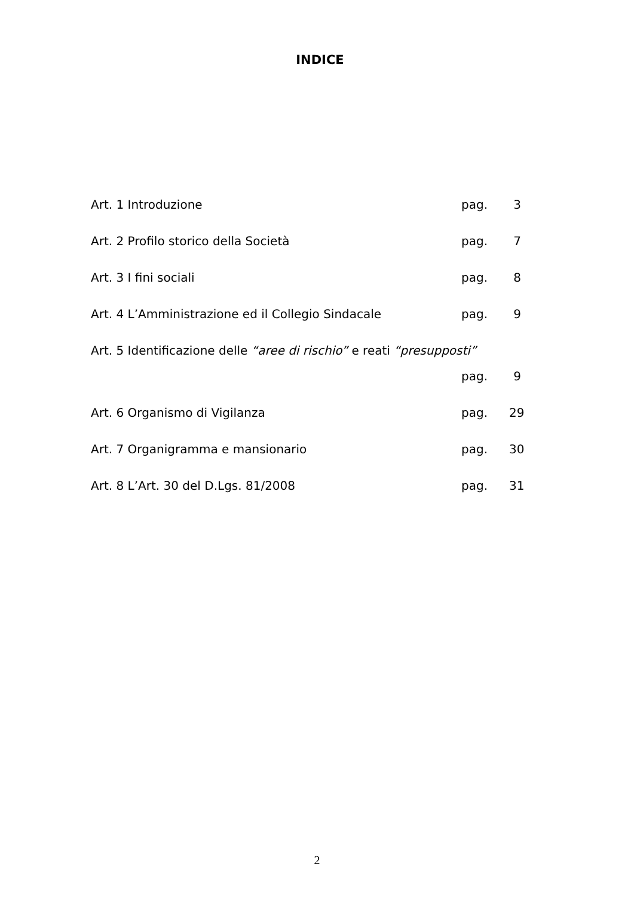INDICE
Art. 1 Introduzione pag. 3
Art. 2 Profilo storico della Società pag. 7
Art. 3 I fini sociali pag. 8
Art. 4 L’Amministrazione ed il Collegio Sindacale pag. 9
Art. 5 Identificazione delle “aree di rischio” e reati “presupposti”
pag. 9
Art. 6 Organismo di Vigilanza pag. 29
Art. 7 Organigramma e mansionario pag. 30
Art. 8 L’Art. 30 del D.Lgs. 81/2008 pag. 31
2